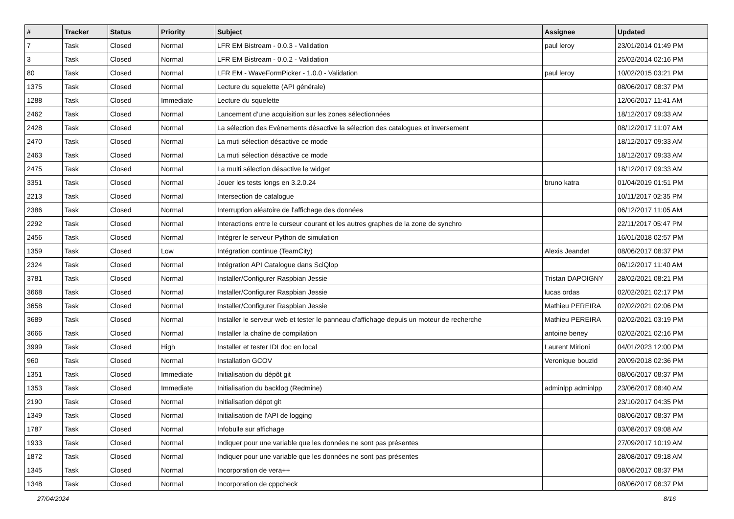| # | Tracker | Status | Priority | Subject | Assignee | Updated |
| --- | --- | --- | --- | --- | --- | --- |
| 7 | Task | Closed | Normal | LFR EM Bistream - 0.0.3 - Validation | paul leroy | 23/01/2014 01:49 PM |
| 3 | Task | Closed | Normal | LFR EM Bistream - 0.0.2 - Validation | | 25/02/2014 02:16 PM |
| 80 | Task | Closed | Normal | LFR EM - WaveFormPicker - 1.0.0 - Validation | paul leroy | 10/02/2015 03:21 PM |
| 1375 | Task | Closed | Normal | Lecture du squelette (API générale) | | 08/06/2017 08:37 PM |
| 1288 | Task | Closed | Immediate | Lecture du squelette | | 12/06/2017 11:41 AM |
| 2462 | Task | Closed | Normal | Lancement d’une acquisition sur les zones sélectionnées | | 18/12/2017 09:33 AM |
| 2428 | Task | Closed | Normal | La sélection des Evènements désactive la sélection des catalogues et inversement | | 08/12/2017 11:07 AM |
| 2470 | Task | Closed | Normal | La muti sélection désactive ce mode | | 18/12/2017 09:33 AM |
| 2463 | Task | Closed | Normal | La muti sélection désactive ce mode | | 18/12/2017 09:33 AM |
| 2475 | Task | Closed | Normal | La multi sélection désactive le widget | | 18/12/2017 09:33 AM |
| 3351 | Task | Closed | Normal | Jouer les tests longs en 3.2.0.24 | bruno katra | 01/04/2019 01:51 PM |
| 2213 | Task | Closed | Normal | Intersection de catalogue | | 10/11/2017 02:35 PM |
| 2386 | Task | Closed | Normal | Interruption aléatoire de l'affichage des données | | 06/12/2017 11:05 AM |
| 2292 | Task | Closed | Normal | Interactions entre le curseur courant et les autres graphes de la zone de synchro | | 22/11/2017 05:47 PM |
| 2456 | Task | Closed | Normal | Intégrer le serveur Python de simulation | | 16/01/2018 02:57 PM |
| 1359 | Task | Closed | Low | Intégration continue (TeamCity) | Alexis Jeandet | 08/06/2017 08:37 PM |
| 2324 | Task | Closed | Normal | Intégration API Catalogue dans SciQlop | | 06/12/2017 11:40 AM |
| 3781 | Task | Closed | Normal | Installer/Configurer Raspbian Jessie | Tristan DAPOIGNY | 28/02/2021 08:21 PM |
| 3668 | Task | Closed | Normal | Installer/Configurer Raspbian Jessie | lucas ordas | 02/02/2021 02:17 PM |
| 3658 | Task | Closed | Normal | Installer/Configurer Raspbian Jessie | Mathieu PEREIRA | 02/02/2021 02:06 PM |
| 3689 | Task | Closed | Normal | Installer le serveur web et tester le panneau d'affichage depuis un moteur de recherche | Mathieu PEREIRA | 02/02/2021 03:19 PM |
| 3666 | Task | Closed | Normal | Installer la chaîne de compilation | antoine beney | 02/02/2021 02:16 PM |
| 3999 | Task | Closed | High | Installer et tester IDLdoc en local | Laurent Mirioni | 04/01/2023 12:00 PM |
| 960 | Task | Closed | Normal | Installation GCOV | Veronique bouzid | 20/09/2018 02:36 PM |
| 1351 | Task | Closed | Immediate | Initialisation du dépôt git | | 08/06/2017 08:37 PM |
| 1353 | Task | Closed | Immediate | Initialisation du backlog (Redmine) | adminlpp adminlpp | 23/06/2017 08:40 AM |
| 2190 | Task | Closed | Normal | Initialisation dépot git | | 23/10/2017 04:35 PM |
| 1349 | Task | Closed | Normal | Initialisation de l'API de logging | | 08/06/2017 08:37 PM |
| 1787 | Task | Closed | Normal | Infobulle sur affichage | | 03/08/2017 09:08 AM |
| 1933 | Task | Closed | Normal | Indiquer pour une variable que les données ne sont pas présentes | | 27/09/2017 10:19 AM |
| 1872 | Task | Closed | Normal | Indiquer pour une variable que les données ne sont pas présentes | | 28/08/2017 09:18 AM |
| 1345 | Task | Closed | Normal | Incorporation de vera++ | | 08/06/2017 08:37 PM |
| 1348 | Task | Closed | Normal | Incorporation de cppcheck | | 08/06/2017 08:37 PM |
27/04/2024 8/16